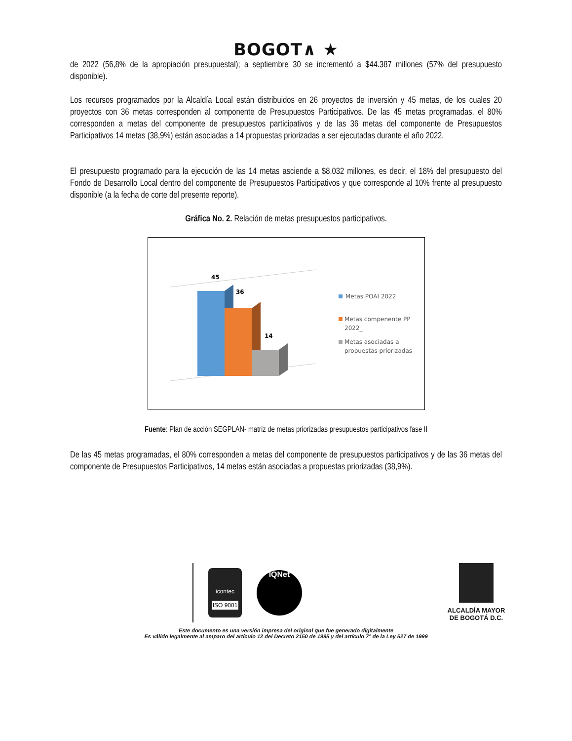BOGOT∧ ★
de 2022 (56,8% de la apropiación presupuestal); a septiembre 30 se incrementó a $44.387 millones (57% del presupuesto disponible).
Los recursos programados por la Alcaldía Local están distribuidos en 26 proyectos de inversión y 45 metas, de los cuales 20 proyectos con 36 metas corresponden al componente de Presupuestos Participativos. De las 45 metas programadas, el 80% corresponden a metas del componente de presupuestos participativos y de las 36 metas del componente de Presupuestos Participativos 14 metas (38,9%) están asociadas a 14 propuestas priorizadas a ser ejecutadas durante el año 2022.
El presupuesto programado para la ejecución de las 14 metas asciende a $8.032 millones, es decir, el 18% del presupuesto del Fondo de Desarrollo Local dentro del componente de Presupuestos Participativos y que corresponde al 10% frente al presupuesto disponible (a la fecha de corte del presente reporte).
Gráfica No. 2. Relación de metas presupuestos participativos.
45
36
14
Metas POAI 2022
Metas compenente PP
2022_
Metas asociadas a
propuestas priorizadas
Fuente: Plan de acción SEGPLAN- matriz de metas priorizadas presupuestos participativos fase II
De las 45 metas programadas, el 80% corresponden a metas del componente de presupuestos participativos y de las 36 metas del componente de Presupuestos Participativos, 14 metas están asociadas a propuestas priorizadas (38,9%).
icontec
ISO 9001
IQNet
ALCALDÍA MAYOR DE BOGOTÁ D.C.
Este documento es una versión impresa del original que fue generado digitalmente
Es válido legalmente al amparo del artículo 12 del Decreto 2150 de 1995 y del artículo 7° de la Ley 527 de 1999